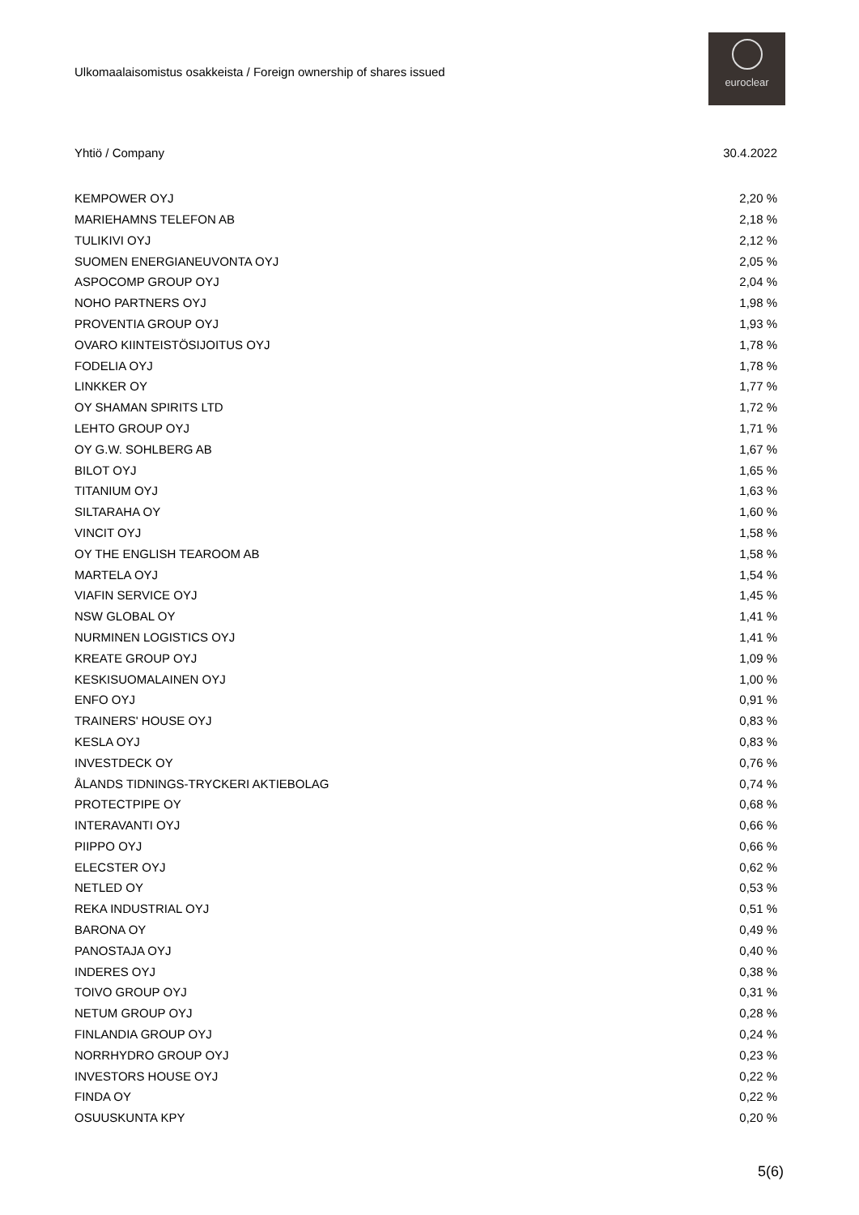Ulkomaalaisomistus osakkeista / Foreign ownership of shares issued
euroclear
| Yhtiö / Company | 30.4.2022 |
| --- | --- |
| KEMPOWER OYJ | 2,20 % |
| MARIEHAMNS TELEFON AB | 2,18 % |
| TULIKIVI OYJ | 2,12 % |
| SUOMEN ENERGIANEUVONTA OYJ | 2,05 % |
| ASPOCOMP GROUP OYJ | 2,04 % |
| NOHO PARTNERS OYJ | 1,98 % |
| PROVENTIA GROUP OYJ | 1,93 % |
| OVARO KIINTEISTÖSIJOITUS OYJ | 1,78 % |
| FODELIA OYJ | 1,78 % |
| LINKKER OY | 1,77 % |
| OY SHAMAN SPIRITS LTD | 1,72 % |
| LEHTO GROUP OYJ | 1,71 % |
| OY G.W. SOHLBERG AB | 1,67 % |
| BILOT OYJ | 1,65 % |
| TITANIUM OYJ | 1,63 % |
| SILTARAHA OY | 1,60 % |
| VINCIT OYJ | 1,58 % |
| OY THE ENGLISH TEAROOM AB | 1,58 % |
| MARTELA OYJ | 1,54 % |
| VIAFIN SERVICE OYJ | 1,45 % |
| NSW GLOBAL OY | 1,41 % |
| NURMINEN LOGISTICS OYJ | 1,41 % |
| KREATE GROUP OYJ | 1,09 % |
| KESKISUOMALAINEN OYJ | 1,00 % |
| ENFO OYJ | 0,91 % |
| TRAINERS' HOUSE OYJ | 0,83 % |
| KESLA OYJ | 0,83 % |
| INVESTDECK OY | 0,76 % |
| ÅLANDS TIDNINGS-TRYCKERI AKTIEBOLAG | 0,74 % |
| PROTECTPIPE OY | 0,68 % |
| INTERAVANTI OYJ | 0,66 % |
| PIIPPO OYJ | 0,66 % |
| ELECSTER OYJ | 0,62 % |
| NETLED OY | 0,53 % |
| REKA INDUSTRIAL OYJ | 0,51 % |
| BARONA OY | 0,49 % |
| PANOSTAJA OYJ | 0,40 % |
| INDERES OYJ | 0,38 % |
| TOIVO GROUP OYJ | 0,31 % |
| NETUM GROUP OYJ | 0,28 % |
| FINLANDIA GROUP OYJ | 0,24 % |
| NORRHYDRO GROUP OYJ | 0,23 % |
| INVESTORS HOUSE OYJ | 0,22 % |
| FINDA OY | 0,22 % |
| OSUUSKUNTA KPY | 0,20 % |
5(6)